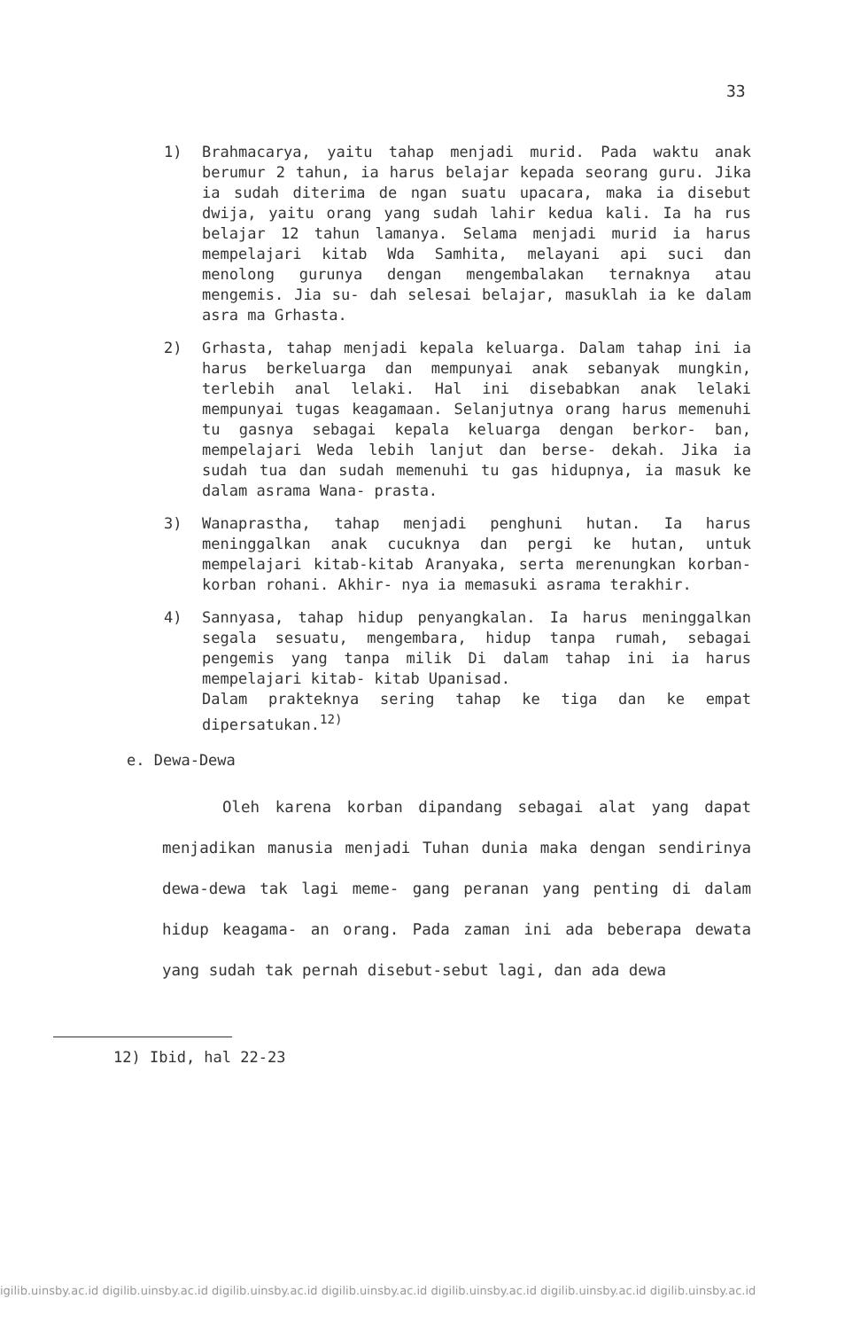33
1) Brahmacarya, yaitu tahap menjadi murid. Pada waktu anak berumur 2 tahun, ia harus belajar kepada seorang guru. Jika ia sudah diterima de ngan suatu upacara, maka ia disebut dwija, yaitu orang yang sudah lahir kedua kali. Ia ha rus belajar 12 tahun lamanya. Selama menjadi murid ia harus mempelajari kitab Wda Samhita, melayani api suci dan menolong gurunya dengan mengembalakan ternaknya atau mengemis. Jia su- dah selesai belajar, masuklah ia ke dalam asra ma Grhasta.
2) Grhasta, tahap menjadi kepala keluarga. Dalam tahap ini ia harus berkeluarga dan mempunyai anak sebanyak mungkin, terlebih anal lelaki. Hal ini disebabkan anak lelaki mempunyai tugas keagamaan. Selanjutnya orang harus memenuhi tu gasnya sebagai kepala keluarga dengan berkor- ban, mempelajari Weda lebih lanjut dan berse- dekah. Jika ia sudah tua dan sudah memenuhi tu gas hidupnya, ia masuk ke dalam asrama Wana- prasta.
3) Wanaprastha, tahap menjadi penghuni hutan. Ia harus meninggalkan anak cucuknya dan pergi ke hutan, untuk mempelajari kitab-kitab Aranyaka, serta merenungkan korban-korban rohani. Akhir- nya ia memasuki asrama terakhir.
4) Sannyasa, tahap hidup penyangkalan. Ia harus meninggalkan segala sesuatu, mengembara, hidup tanpa rumah, sebagai pengemis yang tanpa milik Di dalam tahap ini ia harus mempelajari kitab- kitab Upanisad.
Dalam prakteknya sering tahap ke tiga dan ke empat dipersatukan.<sup>12)</sup>
e. Dewa-Dewa
Oleh karena korban dipandang sebagai alat yang dapat menjadikan manusia menjadi Tuhan dunia maka dengan sendirinya dewa-dewa tak lagi meme- gang peranan yang penting di dalam hidup keagama- an orang. Pada zaman ini ada beberapa dewata yang sudah tak pernah disebut-sebut lagi, dan ada dewa
12) Ibid, hal 22-23
igilib.uinsby.ac.id digilib.uinsby.ac.id digilib.uinsby.ac.id digilib.uinsby.ac.id digilib.uinsby.ac.id digilib.uinsby.ac.id digilib.uinsby.ac.id